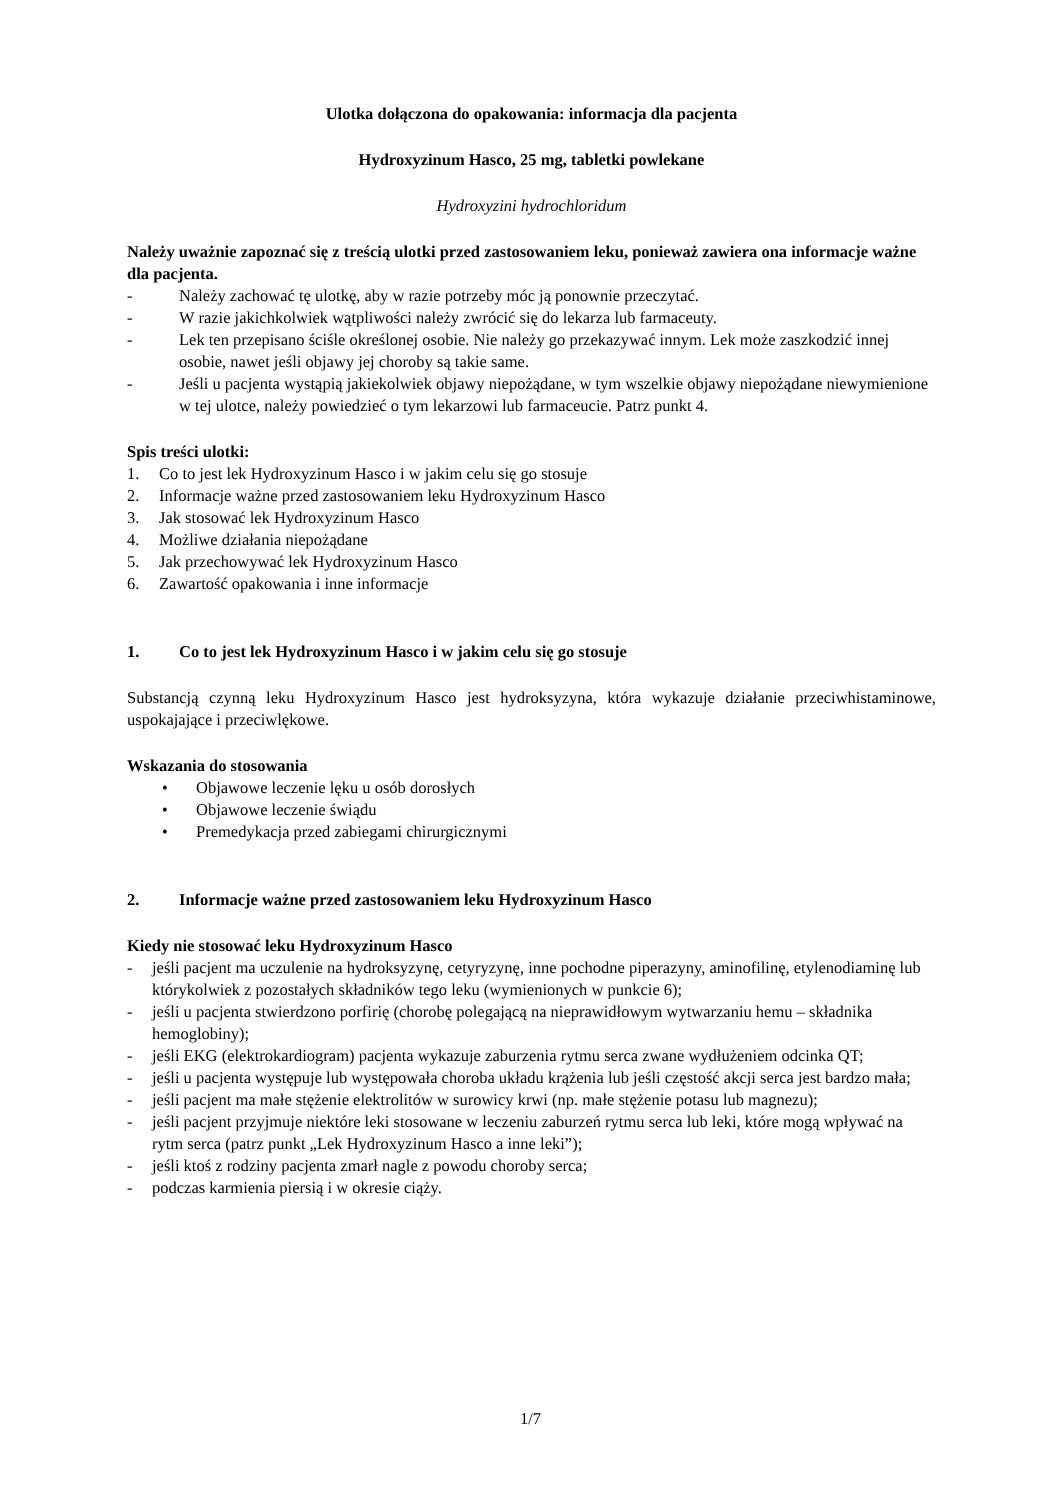Ulotka dołączona do opakowania: informacja dla pacjenta
Hydroxyzinum Hasco, 25 mg, tabletki powlekane
Hydroxyzini hydrochloridum
Należy uważnie zapoznać się z treścią ulotki przed zastosowaniem leku, ponieważ zawiera ona informacje ważne dla pacjenta.
- Należy zachować tę ulotkę, aby w razie potrzeby móc ją ponownie przeczytać.
- W razie jakichkolwiek wątpliwości należy zwrócić się do lekarza lub farmaceuty.
- Lek ten przepisano ściśle określonej osobie. Nie należy go przekazywać innym. Lek może zaszkodzić innej osobie, nawet jeśli objawy jej choroby są takie same.
- Jeśli u pacjenta wystąpią jakiekolwiek objawy niepożądane, w tym wszelkie objawy niepożądane niewymienione w tej ulotce, należy powiedzieć o tym lekarzowi lub farmaceucie. Patrz punkt 4.
Spis treści ulotki:
1. Co to jest lek Hydroxyzinum Hasco i w jakim celu się go stosuje
2. Informacje ważne przed zastosowaniem leku Hydroxyzinum Hasco
3. Jak stosować lek Hydroxyzinum Hasco
4. Możliwe działania niepożądane
5. Jak przechowywać lek Hydroxyzinum Hasco
6. Zawartość opakowania i inne informacje
1. Co to jest lek Hydroxyzinum Hasco i w jakim celu się go stosuje
Substancją czynną leku Hydroxyzinum Hasco jest hydroksyzyna, która wykazuje działanie przeciwhistaminowe, uspokajające i przeciwlękowe.
Wskazania do stosowania
• Objawowe leczenie lęku u osób dorosłych
• Objawowe leczenie świądu
• Premedykacja przed zabiegami chirurgicznymi
2. Informacje ważne przed zastosowaniem leku Hydroxyzinum Hasco
Kiedy nie stosować leku Hydroxyzinum Hasco
- jeśli pacjent ma uczulenie na hydroksyzynę, cetyryzynę, inne pochodne piperazyny, aminofilinę, etylenodiaminę lub którykolwiek z pozostałych składników tego leku (wymienionych w punkcie 6);
- jeśli u pacjenta stwierdzono porfirię (chorobę polegającą na nieprawidłowym wytwarzaniu hemu – składnika hemoglobiny);
- jeśli EKG (elektrokardiogram) pacjenta wykazuje zaburzenia rytmu serca zwane wydłużeniem odcinka QT;
- jeśli u pacjenta występuje lub występowała choroba układu krążenia lub jeśli częstość akcji serca jest bardzo mała;
- jeśli pacjent ma małe stężenie elektrolitów w surowicy krwi (np. małe stężenie potasu lub magnezu);
- jeśli pacjent przyjmuje niektóre leki stosowane w leczeniu zaburzeń rytmu serca lub leki, które mogą wpływać na rytm serca (patrz punkt „Lek Hydroxyzinum Hasco a inne leki”);
- jeśli ktoś z rodziny pacjenta zmarł nagle z powodu choroby serca;
- podczas karmienia piersią i w okresie ciąży.
1/7